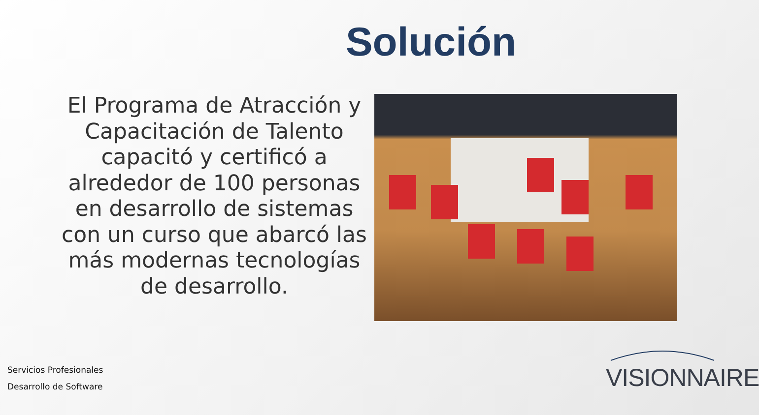Solución
El Programa de Atracción y Capacitación de Talento capacitó y certificó a alrededor de 100 personas en desarrollo de sistemas con un curso que abarcó las más modernas tecnologías de desarrollo.
Servicios Profesionales
Desarrollo de Software
VISIONNAIRE